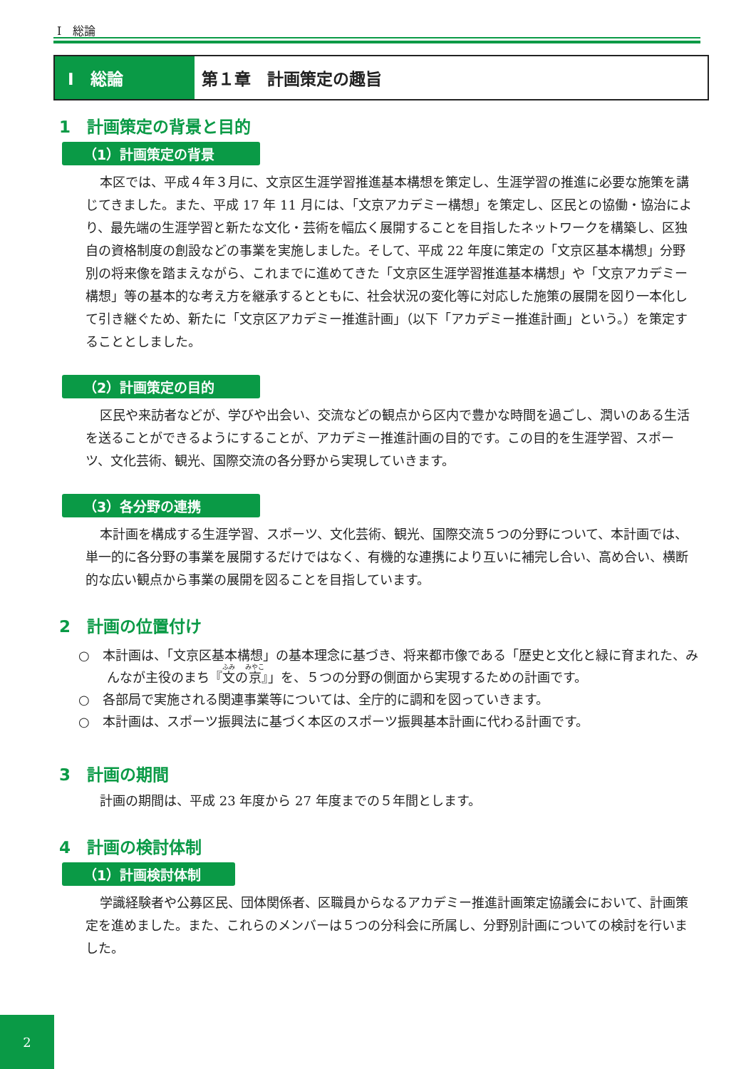I　総論
I　総論 第１章　計画策定の趣旨
1　計画策定の背景と目的
（1）計画策定の背景
本区では、平成４年３月に、文京区生涯学習推進基本構想を策定し、生涯学習の推進に必要な施策を講じてきました。また、平成 17 年 11 月には、「文京アカデミー構想」を策定し、区民との協働・協治により、最先端の生涯学習と新たな文化・芸術を幅広く展開することを目指したネットワークを構築し、区独自の資格制度の創設などの事業を実施しました。そして、平成 22 年度に策定の「文京区基本構想」分野別の将来像を踏まえながら、これまでに進めてきた「文京区生涯学習推進基本構想」や「文京アカデミー構想」等の基本的な考え方を継承するとともに、社会状況の変化等に対応した施策の展開を図り一本化して引き継ぐため、新たに「文京区アカデミー推進計画」（以下「アカデミー推進計画」という。）を策定することとしました。
（2）計画策定の目的
区民や来訪者などが、学びや出会い、交流などの観点から区内で豊かな時間を過ごし、潤いのある生活を送ることができるようにすることが、アカデミー推進計画の目的です。この目的を生涯学習、スポーツ、文化芸術、観光、国際交流の各分野から実現していきます。
（3）各分野の連携
本計画を構成する生涯学習、スポーツ、文化芸術、観光、国際交流５つの分野について、本計画では、単一的に各分野の事業を展開するだけではなく、有機的な連携により互いに補完し合い、高め合い、横断的な広い観点から事業の展開を図ることを目指しています。
2　計画の位置付け
○　本計画は、「文京区基本構想」の基本理念に基づき、将来都市像である「歴史と文化と緑に育まれた、みんなが主役のまち『文の京』」を、５つの分野の側面から実現するための計画です。
○　各部局で実施される関連事業等については、全庁的に調和を図っていきます。
○　本計画は、スポーツ振興法に基づく本区のスポーツ振興基本計画に代わる計画です。
3　計画の期間
計画の期間は、平成 23 年度から 27 年度までの５年間とします。
4　計画の検討体制
（1）計画検討体制
学識経験者や公募区民、団体関係者、区職員からなるアカデミー推進計画策定協議会において、計画策定を進めました。また、これらのメンバーは５つの分科会に所属し、分野別計画についての検討を行いました。
2